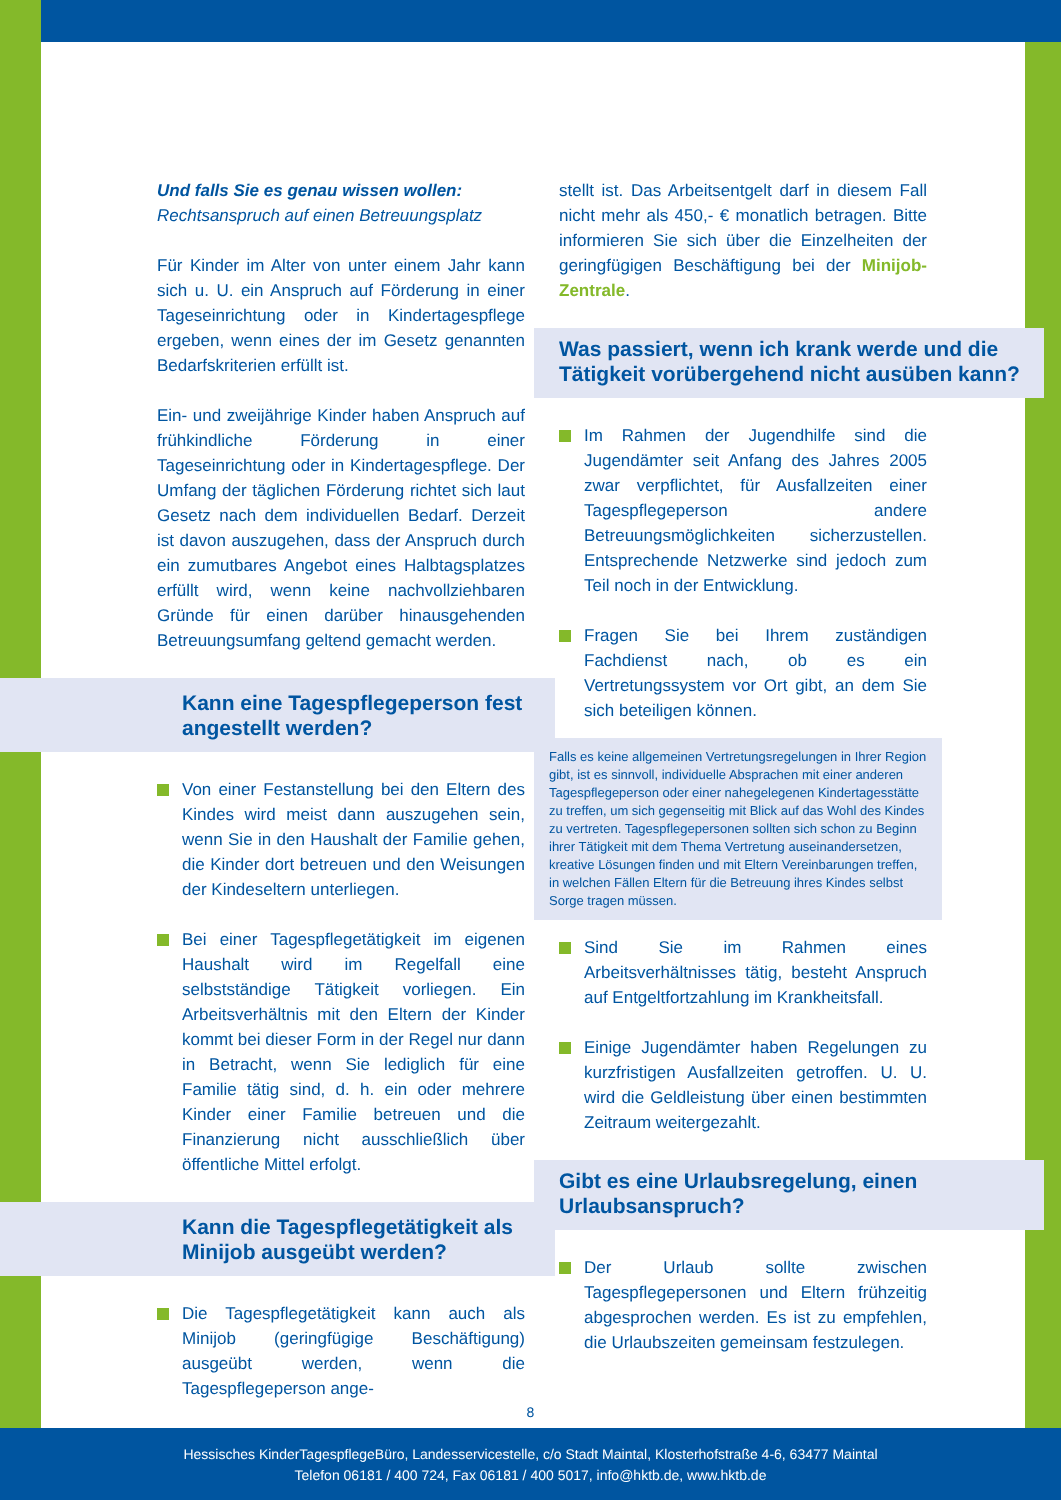Und falls Sie es genau wissen wollen:
Rechtsanspruch auf einen Betreuungsplatz
Für Kinder im Alter von unter einem Jahr kann sich u. U. ein Anspruch auf Förderung in einer Tageseinrichtung oder in Kindertagespflege ergeben, wenn eines der im Gesetz genannten Bedarfskriterien erfüllt ist.
Ein- und zweijährige Kinder haben Anspruch auf frühkindliche Förderung in einer Tageseinrichtung oder in Kindertagespflege. Der Umfang der täglichen Förderung richtet sich laut Gesetz nach dem individuellen Bedarf. Derzeit ist davon auszugehen, dass der Anspruch durch ein zumutbares Angebot eines Halbtagsplatzes erfüllt wird, wenn keine nachvollziehbaren Gründe für einen darüber hinausgehenden Betreuungsumfang geltend gemacht werden.
Kann eine Tagespflegeperson fest angestellt werden?
Von einer Festanstellung bei den Eltern des Kindes wird meist dann auszugehen sein, wenn Sie in den Haushalt der Familie gehen, die Kinder dort betreuen und den Weisungen der Kindeseltern unterliegen.
Bei einer Tagespflegetätigkeit im eigenen Haushalt wird im Regelfall eine selbstständige Tätigkeit vorliegen. Ein Arbeitsverhältnis mit den Eltern der Kinder kommt bei dieser Form in der Regel nur dann in Betracht, wenn Sie lediglich für eine Familie tätig sind, d. h. ein oder mehrere Kinder einer Familie betreuen und die Finanzierung nicht ausschließlich über öffentliche Mittel erfolgt.
Kann die Tagespflegetätigkeit als Minijob ausgeübt werden?
Die Tagespflegetätigkeit kann auch als Minijob (geringfügige Beschäftigung) ausgeübt werden, wenn die Tagespflegeperson ange-
stellt ist. Das Arbeitsentgelt darf in diesem Fall nicht mehr als 450,- € monatlich betragen. Bitte informieren Sie sich über die Einzelheiten der geringfügigen Beschäftigung bei der Minijob-Zentrale.
Was passiert, wenn ich krank werde und die Tätigkeit vorübergehend nicht ausüben kann?
Im Rahmen der Jugendhilfe sind die Jugendämter seit Anfang des Jahres 2005 zwar verpflichtet, für Ausfallzeiten einer Tagespflegeperson andere Betreuungsmöglichkeiten sicherzustellen. Entsprechende Netzwerke sind jedoch zum Teil noch in der Entwicklung.
Fragen Sie bei Ihrem zuständigen Fachdienst nach, ob es ein Vertretungssystem vor Ort gibt, an dem Sie sich beteiligen können.
Falls es keine allgemeinen Vertretungsregelungen in Ihrer Region gibt, ist es sinnvoll, individuelle Absprachen mit einer anderen Tagespflegeperson oder einer nahegelegenen Kindertagesstätte zu treffen, um sich gegenseitig mit Blick auf das Wohl des Kindes zu vertreten. Tagespflegepersonen sollten sich schon zu Beginn ihrer Tätigkeit mit dem Thema Vertretung auseinandersetzen, kreative Lösungen finden und mit Eltern Vereinbarungen treffen, in welchen Fällen Eltern für die Betreuung ihres Kindes selbst Sorge tragen müssen.
Sind Sie im Rahmen eines Arbeitsverhältnisses tätig, besteht Anspruch auf Entgeltfortzahlung im Krankheitsfall.
Einige Jugendämter haben Regelungen zu kurzfristigen Ausfallzeiten getroffen. U. U. wird die Geldleistung über einen bestimmten Zeitraum weitergezahlt.
Gibt es eine Urlaubsregelung, einen Urlaubsanspruch?
Der Urlaub sollte zwischen Tagespflegepersonen und Eltern frühzeitig abgesprochen werden. Es ist zu empfehlen, die Urlaubszeiten gemeinsam festzulegen.
8
Hessisches KinderTagespflegeBüro, Landesservicestelle, c/o Stadt Maintal, Klosterhofstraße 4-6, 63477 Maintal
Telefon 06181 / 400 724, Fax 06181 / 400 5017, info@hktb.de, www.hktb.de